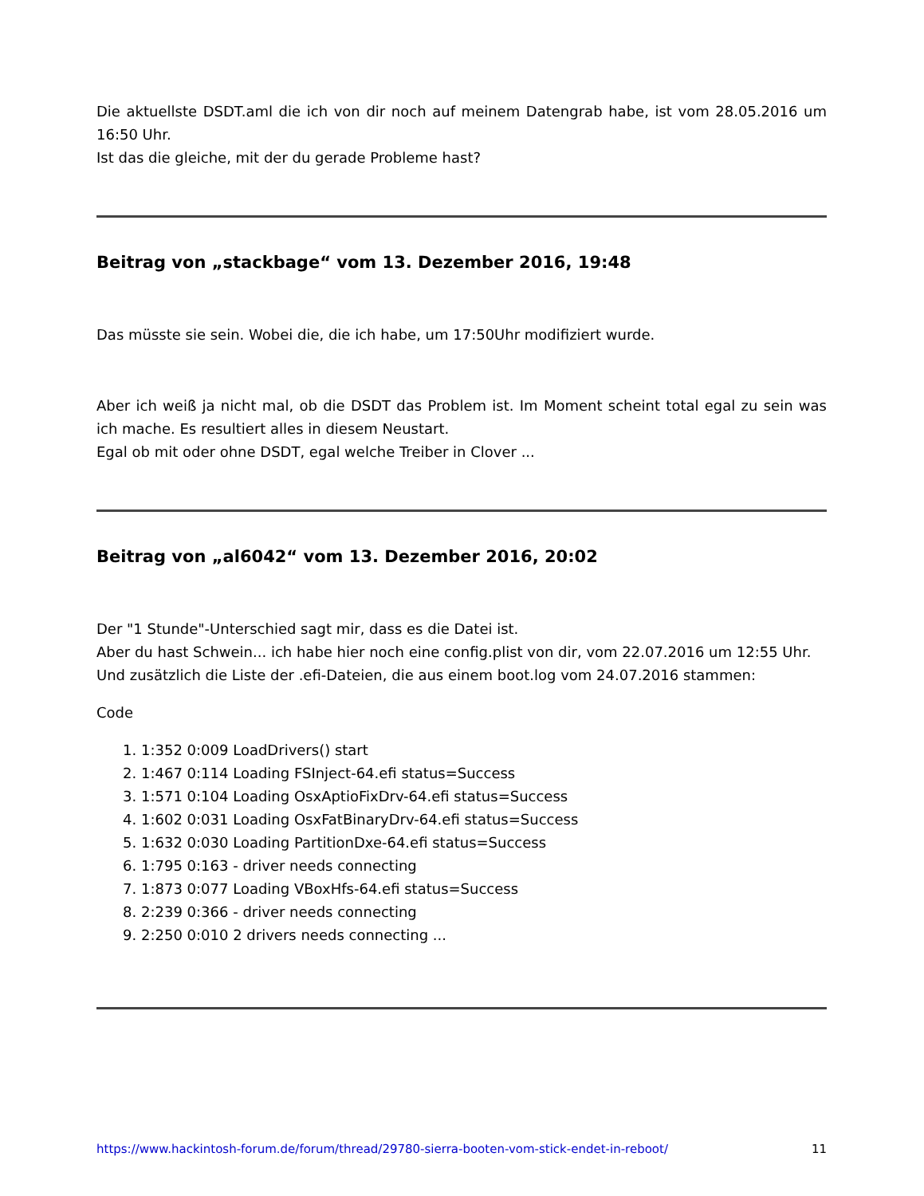Die aktuellste DSDT.aml die ich von dir noch auf meinem Datengrab habe, ist vom 28.05.2016 um 16:50 Uhr.
Ist das die gleiche, mit der du gerade Probleme hast?
Beitrag von „stackbage“ vom 13. Dezember 2016, 19:48
Das müsste sie sein. Wobei die, die ich habe, um 17:50Uhr modifiziert wurde.
Aber ich weiß ja nicht mal, ob die DSDT das Problem ist. Im Moment scheint total egal zu sein was ich mache. Es resultiert alles in diesem Neustart.
Egal ob mit oder ohne DSDT, egal welche Treiber in Clover ...
Beitrag von „al6042“ vom 13. Dezember 2016, 20:02
Der "1 Stunde"-Unterschied sagt mir, dass es die Datei ist.
Aber du hast Schwein... ich habe hier noch eine config.plist von dir, vom 22.07.2016 um 12:55 Uhr.
Und zusätzlich die Liste der .efi-Dateien, die aus einem boot.log vom 24.07.2016 stammen:
Code
1. 1:352 0:009 LoadDrivers() start
2. 1:467 0:114 Loading FSInject-64.efi status=Success
3. 1:571 0:104 Loading OsxAptioFixDrv-64.efi status=Success
4. 1:602 0:031 Loading OsxFatBinaryDrv-64.efi status=Success
5. 1:632 0:030 Loading PartitionDxe-64.efi status=Success
6. 1:795 0:163 - driver needs connecting
7. 1:873 0:077 Loading VBoxHfs-64.efi status=Success
8. 2:239 0:366 - driver needs connecting
9. 2:250 0:010 2 drivers needs connecting ...
https://www.hackintosh-forum.de/forum/thread/29780-sierra-booten-vom-stick-endet-in-reboot/ 11